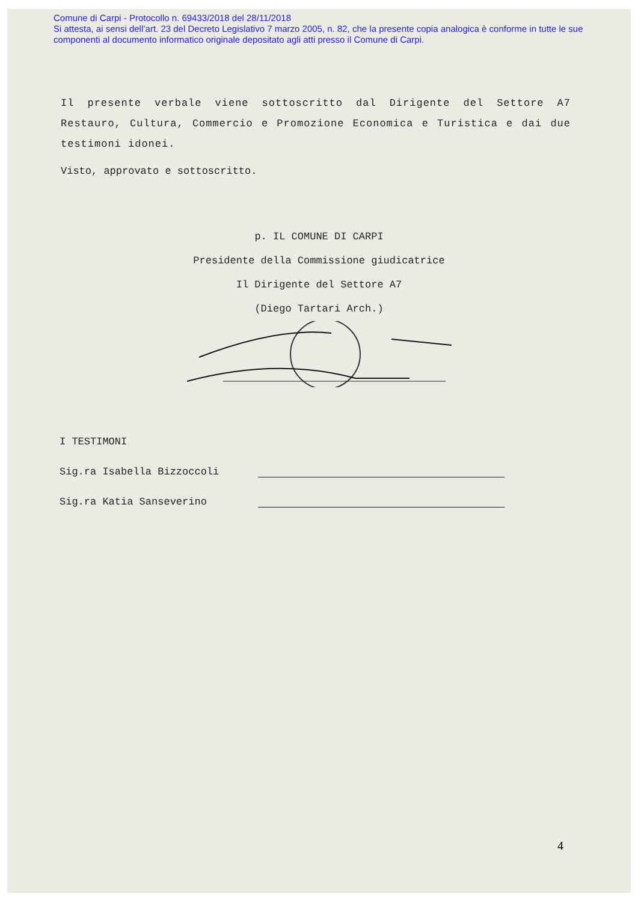Comune di Carpi - Protocollo n. 69433/2018 del 28/11/2018
Si attesta, ai sensi dell’art. 23 del Decreto Legislativo 7 marzo 2005, n. 82, che la presente copia analogica è conforme in tutte le sue componenti al documento informatico originale depositato agli atti presso il Comune di Carpi.
Il presente verbale viene sottoscritto dal Dirigente del Settore A7 Restauro, Cultura, Commercio e Promozione Economica e Turistica e dai due testimoni idonei.
Visto, approvato e sottoscritto.
p. IL COMUNE DI CARPI
Presidente della Commissione giudicatrice
Il Dirigente del Settore A7
(Diego Tartari Arch.)
I TESTIMONI
Sig.ra Isabella Bizzoccoli
Sig.ra Katia Sanseverino
4